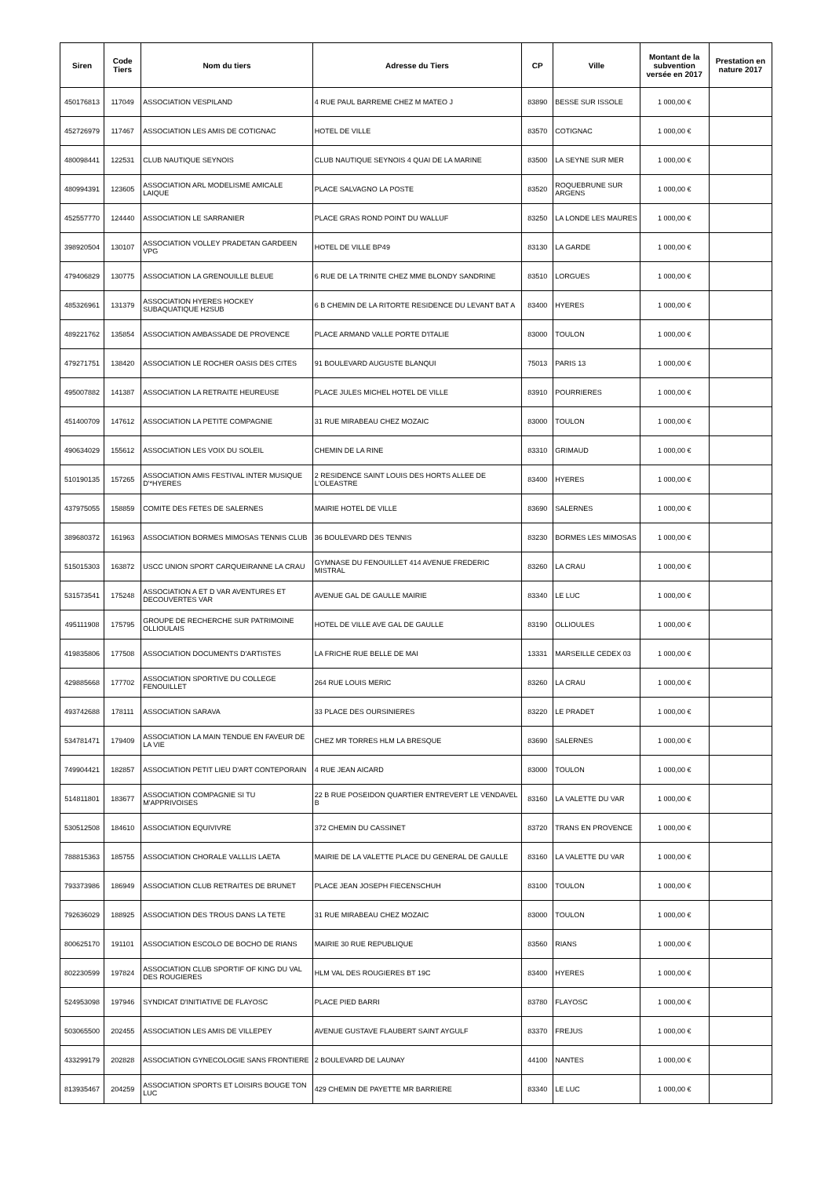| Siren | Code Tiers | Nom du tiers | Adresse du Tiers | CP | Ville | Montant de la subvention versée en 2017 | Prestation en nature 2017 |
| --- | --- | --- | --- | --- | --- | --- | --- |
| 450176813 | 117049 | ASSOCIATION VESPILAND | 4 RUE PAUL BARREME CHEZ M MATEO J | 83890 | BESSE SUR ISSOLE | 1 000,00 € | |
| 452726979 | 117467 | ASSOCIATION LES AMIS DE COTIGNAC | HOTEL DE VILLE | 83570 | COTIGNAC | 1 000,00 € | |
| 480098441 | 122531 | CLUB NAUTIQUE SEYNOIS | CLUB NAUTIQUE SEYNOIS 4 QUAI DE LA MARINE | 83500 | LA SEYNE SUR MER | 1 000,00 € | |
| 480994391 | 123605 | ASSOCIATION ARL MODELISME AMICALE LAIQUE | PLACE SALVAGNO LA POSTE | 83520 | ROQUEBRUNE SUR ARGENS | 1 000,00 € | |
| 452557770 | 124440 | ASSOCIATION LE SARRANIER | PLACE GRAS ROND POINT DU WALLUF | 83250 | LA LONDE LES MAURES | 1 000,00 € | |
| 398920504 | 130107 | ASSOCIATION VOLLEY PRADETAN GARDEEN VPG | HOTEL DE VILLE BP49 | 83130 | LA GARDE | 1 000,00 € | |
| 479406829 | 130775 | ASSOCIATION LA GRENOUILLE BLEUE | 6 RUE DE LA TRINITE CHEZ MME BLONDY SANDRINE | 83510 | LORGUES | 1 000,00 € | |
| 485326961 | 131379 | ASSOCIATION HYERES HOCKEY SUBAQUATIQUE H2SUB | 6 B CHEMIN DE LA RITORTE RESIDENCE DU LEVANT BAT A | 83400 | HYERES | 1 000,00 € | |
| 489221762 | 135854 | ASSOCIATION AMBASSADE DE PROVENCE | PLACE ARMAND VALLE PORTE D'ITALIE | 83000 | TOULON | 1 000,00 € | |
| 479271751 | 138420 | ASSOCIATION LE ROCHER OASIS DES CITES | 91 BOULEVARD AUGUSTE BLANQUI | 75013 | PARIS 13 | 1 000,00 € | |
| 495007882 | 141387 | ASSOCIATION LA RETRAITE HEUREUSE | PLACE JULES MICHEL HOTEL DE VILLE | 83910 | POURRIERES | 1 000,00 € | |
| 451400709 | 147612 | ASSOCIATION LA PETITE COMPAGNIE | 31 RUE MIRABEAU CHEZ MOZAIC | 83000 | TOULON | 1 000,00 € | |
| 490634029 | 155612 | ASSOCIATION LES VOIX DU SOLEIL | CHEMIN DE LA RINE | 83310 | GRIMAUD | 1 000,00 € | |
| 510190135 | 157265 | ASSOCIATION AMIS FESTIVAL INTER MUSIQUE D'*HYERES | 2 RESIDENCE SAINT LOUIS DES HORTS ALLEE DE L'OLEASTRE | 83400 | HYERES | 1 000,00 € | |
| 437975055 | 158859 | COMITE DES FETES DE SALERNES | MAIRIE HOTEL DE VILLE | 83690 | SALERNES | 1 000,00 € | |
| 389680372 | 161963 | ASSOCIATION BORMES MIMOSAS TENNIS CLUB | 36 BOULEVARD DES TENNIS | 83230 | BORMES LES MIMOSAS | 1 000,00 € | |
| 515015303 | 163872 | USCC UNION SPORT CARQUEIRANNE LA CRAU | GYMNASE DU FENOUILLET 414 AVENUE FREDERIC MISTRAL | 83260 | LA CRAU | 1 000,00 € | |
| 531573541 | 175248 | ASSOCIATION A ET D VAR AVENTURES ET DECOUVERTES VAR | AVENUE GAL DE GAULLE MAIRIE | 83340 | LE LUC | 1 000,00 € | |
| 495111908 | 175795 | GROUPE DE RECHERCHE SUR PATRIMOINE OLLIOULAIS | HOTEL DE VILLE AVE GAL DE GAULLE | 83190 | OLLIOULES | 1 000,00 € | |
| 419835806 | 177508 | ASSOCIATION DOCUMENTS D'ARTISTES | LA FRICHE RUE BELLE DE MAI | 13331 | MARSEILLE CEDEX 03 | 1 000,00 € | |
| 429885668 | 177702 | ASSOCIATION SPORTIVE DU COLLEGE FENOUILLET | 264 RUE LOUIS MERIC | 83260 | LA CRAU | 1 000,00 € | |
| 493742688 | 178111 | ASSOCIATION SARAVA | 33 PLACE DES OURSINIERES | 83220 | LE PRADET | 1 000,00 € | |
| 534781471 | 179409 | ASSOCIATION LA MAIN TENDUE EN FAVEUR DE LA VIE | CHEZ MR TORRES HLM LA BRESQUE | 83690 | SALERNES | 1 000,00 € | |
| 749904421 | 182857 | ASSOCIATION PETIT LIEU D'ART CONTEPORAIN | 4 RUE JEAN AICARD | 83000 | TOULON | 1 000,00 € | |
| 514811801 | 183677 | ASSOCIATION COMPAGNIE SI TU M'APPRIVOISES | 22 B RUE POSEIDON QUARTIER ENTREVERT LE VENDAVEL B | 83160 | LA VALETTE DU VAR | 1 000,00 € | |
| 530512508 | 184610 | ASSOCIATION EQUIVIVRE | 372 CHEMIN DU CASSINET | 83720 | TRANS EN PROVENCE | 1 000,00 € | |
| 788815363 | 185755 | ASSOCIATION CHORALE VALLLIS LAETA | MAIRIE DE LA VALETTE PLACE DU GENERAL DE GAULLE | 83160 | LA VALETTE DU VAR | 1 000,00 € | |
| 793373986 | 186949 | ASSOCIATION CLUB RETRAITES DE BRUNET | PLACE JEAN JOSEPH FIECENSCHUH | 83100 | TOULON | 1 000,00 € | |
| 792636029 | 188925 | ASSOCIATION DES TROUS DANS LA TETE | 31 RUE MIRABEAU CHEZ MOZAIC | 83000 | TOULON | 1 000,00 € | |
| 800625170 | 191101 | ASSOCIATION ESCOLO DE BOCHO DE RIANS | MAIRIE 30 RUE REPUBLIQUE | 83560 | RIANS | 1 000,00 € | |
| 802230599 | 197824 | ASSOCIATION CLUB SPORTIF OF KING DU VAL DES ROUGIERES | HLM VAL DES ROUGIERES BT 19C | 83400 | HYERES | 1 000,00 € | |
| 524953098 | 197946 | SYNDICAT D'INITIATIVE DE FLAYOSC | PLACE PIED BARRI | 83780 | FLAYOSC | 1 000,00 € | |
| 503065500 | 202455 | ASSOCIATION LES AMIS DE VILLEPEY | AVENUE GUSTAVE FLAUBERT SAINT AYGULF | 83370 | FREJUS | 1 000,00 € | |
| 433299179 | 202828 | ASSOCIATION GYNECOLOGIE SANS FRONTIERE | 2 BOULEVARD DE LAUNAY | 44100 | NANTES | 1 000,00 € | |
| 813935467 | 204259 | ASSOCIATION SPORTS ET LOISIRS BOUGE TON LUC | 429 CHEMIN DE PAYETTE MR BARRIERE | 83340 | LE LUC | 1 000,00 € | |